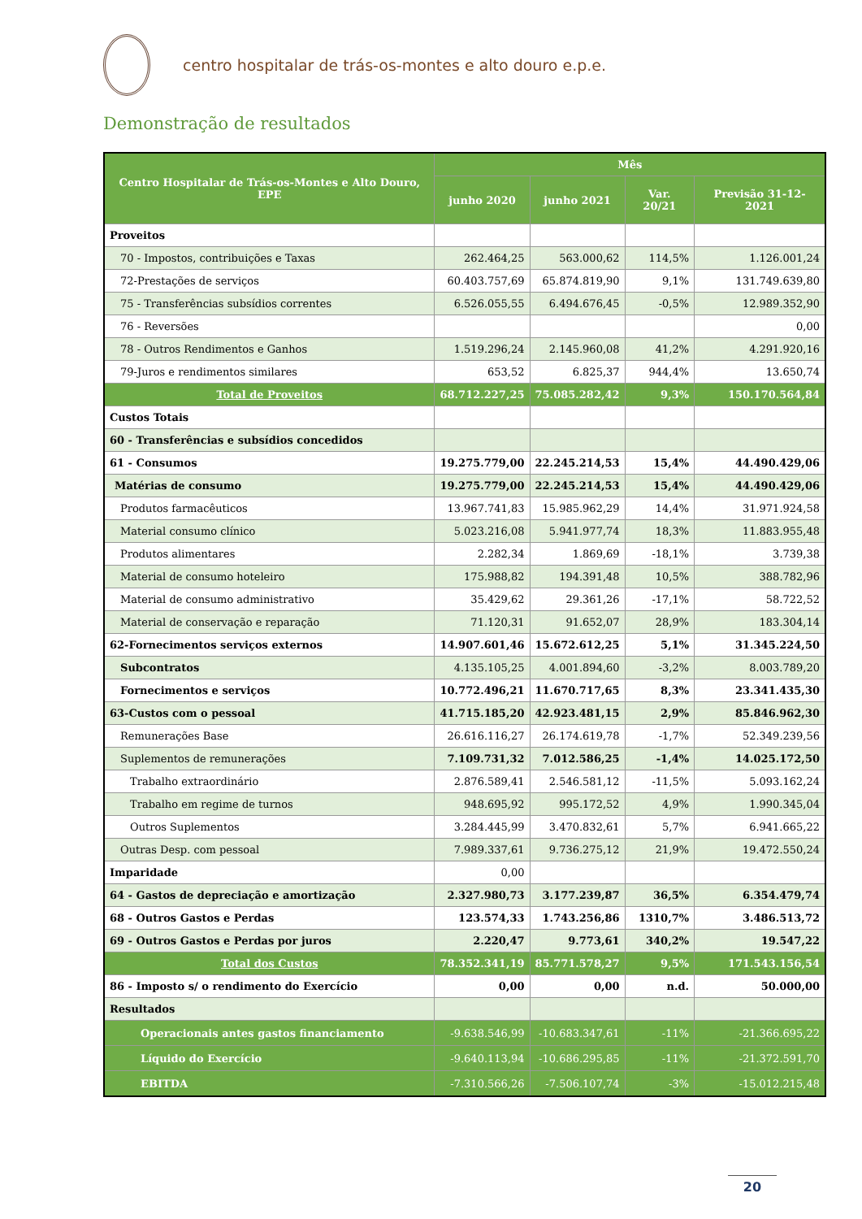centro hospitalar de trás-os-montes e alto douro e.p.e.
Demonstração de resultados
| Centro Hospitalar de Trás-os-Montes e Alto Douro, EPE | Mês | | | |
| --- | --- | --- | --- | --- |
| | junho 2020 | junho 2021 | Var. 20/21 | Previsão 31-12-2021 |
| Proveitos | | | | |
| 70 - Impostos, contribuições e Taxas | 262.464,25 | 563.000,62 | 114,5% | 1.126.001,24 |
| 72-Prestações de serviços | 60.403.757,69 | 65.874.819,90 | 9,1% | 131.749.639,80 |
| 75 - Transferências subsídios correntes | 6.526.055,55 | 6.494.676,45 | -0,5% | 12.989.352,90 |
| 76 - Reversões | | | | 0,00 |
| 78 - Outros Rendimentos e Ganhos | 1.519.296,24 | 2.145.960,08 | 41,2% | 4.291.920,16 |
| 79-Juros e rendimentos similares | 653,52 | 6.825,37 | 944,4% | 13.650,74 |
| Total de Proveitos | 68.712.227,25 | 75.085.282,42 | 9,3% | 150.170.564,84 |
| Custos Totais | | | | |
| 60 - Transferências e subsídios concedidos | | | | |
| 61 - Consumos | 19.275.779,00 | 22.245.214,53 | 15,4% | 44.490.429,06 |
| Matérias de consumo | 19.275.779,00 | 22.245.214,53 | 15,4% | 44.490.429,06 |
| Produtos farmacêuticos | 13.967.741,83 | 15.985.962,29 | 14,4% | 31.971.924,58 |
| Material consumo clínico | 5.023.216,08 | 5.941.977,74 | 18,3% | 11.883.955,48 |
| Produtos alimentares | 2.282,34 | 1.869,69 | -18,1% | 3.739,38 |
| Material de consumo hoteleiro | 175.988,82 | 194.391,48 | 10,5% | 388.782,96 |
| Material de consumo administrativo | 35.429,62 | 29.361,26 | -17,1% | 58.722,52 |
| Material de conservação e reparação | 71.120,31 | 91.652,07 | 28,9% | 183.304,14 |
| 62-Fornecimentos serviços externos | 14.907.601,46 | 15.672.612,25 | 5,1% | 31.345.224,50 |
| Subcontratos | 4.135.105,25 | 4.001.894,60 | -3,2% | 8.003.789,20 |
| Fornecimentos e serviços | 10.772.496,21 | 11.670.717,65 | 8,3% | 23.341.435,30 |
| 63-Custos com o pessoal | 41.715.185,20 | 42.923.481,15 | 2,9% | 85.846.962,30 |
| Remunerações Base | 26.616.116,27 | 26.174.619,78 | -1,7% | 52.349.239,56 |
| Suplementos de remunerações | 7.109.731,32 | 7.012.586,25 | -1,4% | 14.025.172,50 |
| Trabalho extraordinário | 2.876.589,41 | 2.546.581,12 | -11,5% | 5.093.162,24 |
| Trabalho em regime de turnos | 948.695,92 | 995.172,52 | 4,9% | 1.990.345,04 |
| Outros Suplementos | 3.284.445,99 | 3.470.832,61 | 5,7% | 6.941.665,22 |
| Outras Desp. com pessoal | 7.989.337,61 | 9.736.275,12 | 21,9% | 19.472.550,24 |
| Imparidade | 0,00 | | | |
| 64 - Gastos de depreciação e amortização | 2.327.980,73 | 3.177.239,87 | 36,5% | 6.354.479,74 |
| 68 - Outros Gastos e Perdas | 123.574,33 | 1.743.256,86 | 1310,7% | 3.486.513,72 |
| 69 - Outros Gastos e Perdas por juros | 2.220,47 | 9.773,61 | 340,2% | 19.547,22 |
| Total dos Custos | 78.352.341,19 | 85.771.578,27 | 9,5% | 171.543.156,54 |
| 86 - Imposto s/ o rendimento do Exercício | 0,00 | 0,00 | n.d. | 50.000,00 |
| Resultados | | | | |
| Operacionais antes gastos financiamento | -9.638.546,99 | -10.683.347,61 | -11% | -21.366.695,22 |
| Líquido do Exercício | -9.640.113,94 | -10.686.295,85 | -11% | -21.372.591,70 |
| EBITDA | -7.310.566,26 | -7.506.107,74 | -3% | -15.012.215,48 |
20